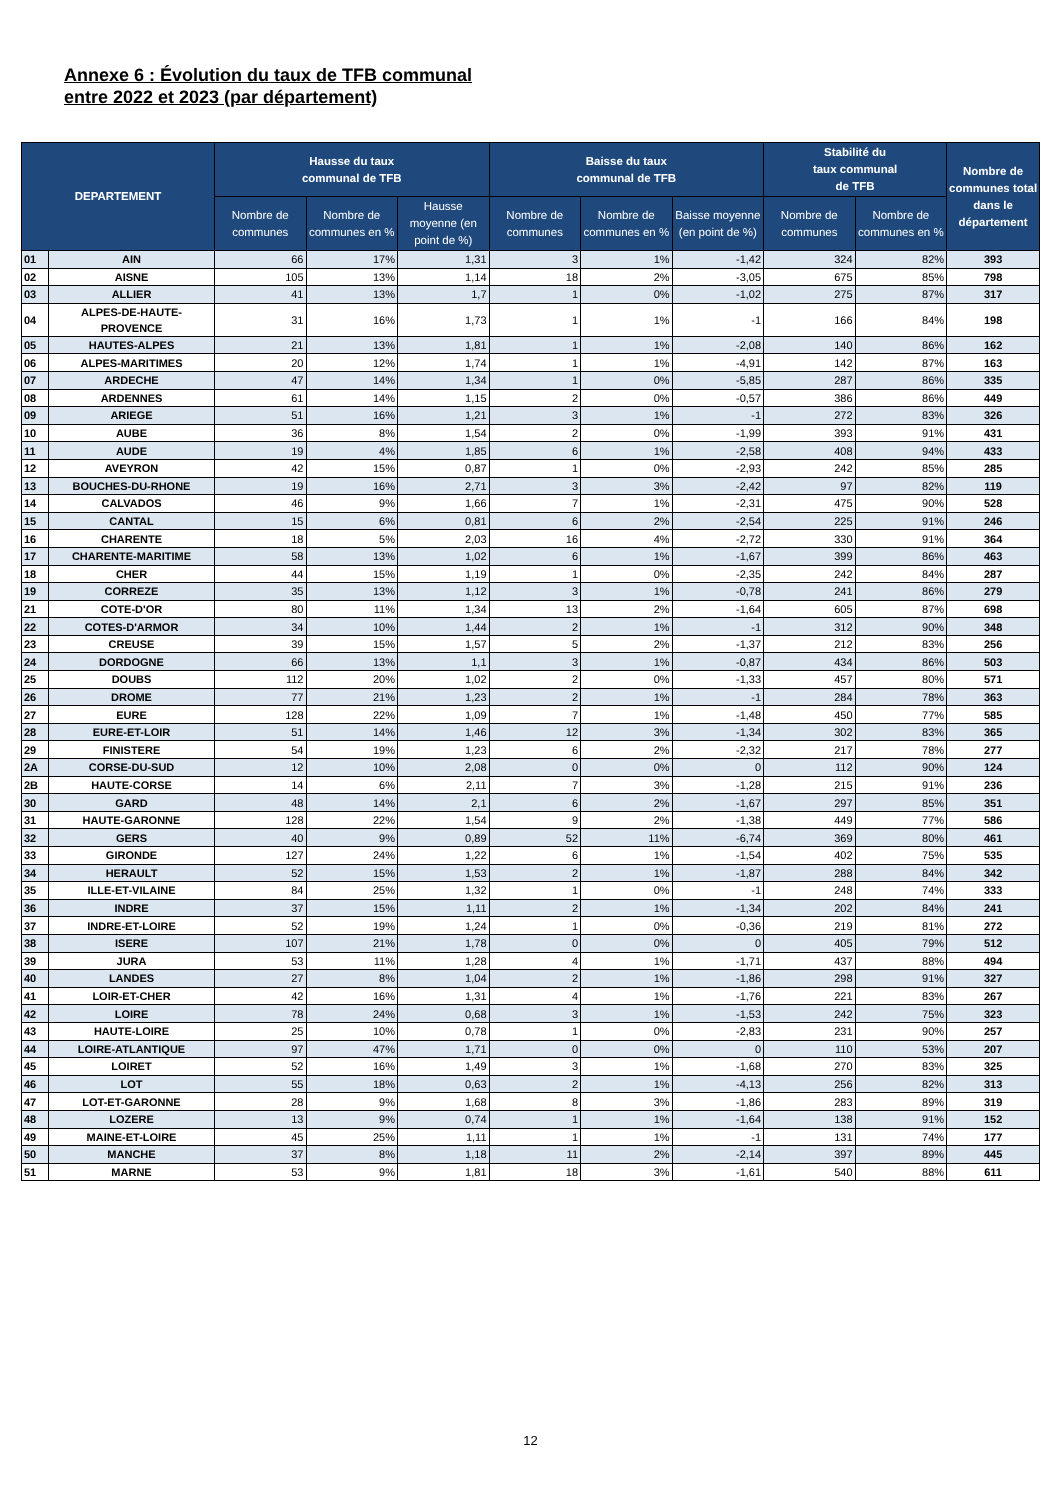Annexe 6 : Évolution du taux de TFB communal
entre 2022 et 2023 (par département)
| DEPARTEMENT | | Hausse du taux communal de TFB | | | Baisse du taux communal de TFB | | | Stabilité du taux communal de TFB | | Nombre de communes total dans le département |
| --- | --- | --- | --- | --- | --- | --- | --- | --- | --- | --- |
| | | Nombre de communes | Nombre de communes en % | Hausse moyenne (en point de %) | Nombre de communes | Nombre de communes en % | Baisse moyenne (en point de %) | Nombre de communes | Nombre de communes en % | |
| 01 | AIN | 66 | 17% | 1,31 | 3 | 1% | -1,42 | 324 | 82% | 393 |
| 02 | AISNE | 105 | 13% | 1,14 | 18 | 2% | -3,05 | 675 | 85% | 798 |
| 03 | ALLIER | 41 | 13% | 1,7 | 1 | 0% | -1,02 | 275 | 87% | 317 |
| 04 | ALPES-DE-HAUTE-PROVENCE | 31 | 16% | 1,73 | 1 | 1% | -1 | 166 | 84% | 198 |
| 05 | HAUTES-ALPES | 21 | 13% | 1,81 | 1 | 1% | -2,08 | 140 | 86% | 162 |
| 06 | ALPES-MARITIMES | 20 | 12% | 1,74 | 1 | 1% | -4,91 | 142 | 87% | 163 |
| 07 | ARDECHE | 47 | 14% | 1,34 | 1 | 0% | -5,85 | 287 | 86% | 335 |
| 08 | ARDENNES | 61 | 14% | 1,15 | 2 | 0% | -0,57 | 386 | 86% | 449 |
| 09 | ARIEGE | 51 | 16% | 1,21 | 3 | 1% | -1 | 272 | 83% | 326 |
| 10 | AUBE | 36 | 8% | 1,54 | 2 | 0% | -1,99 | 393 | 91% | 431 |
| 11 | AUDE | 19 | 4% | 1,85 | 6 | 1% | -2,58 | 408 | 94% | 433 |
| 12 | AVEYRON | 42 | 15% | 0,87 | 1 | 0% | -2,93 | 242 | 85% | 285 |
| 13 | BOUCHES-DU-RHONE | 19 | 16% | 2,71 | 3 | 3% | -2,42 | 97 | 82% | 119 |
| 14 | CALVADOS | 46 | 9% | 1,66 | 7 | 1% | -2,31 | 475 | 90% | 528 |
| 15 | CANTAL | 15 | 6% | 0,81 | 6 | 2% | -2,54 | 225 | 91% | 246 |
| 16 | CHARENTE | 18 | 5% | 2,03 | 16 | 4% | -2,72 | 330 | 91% | 364 |
| 17 | CHARENTE-MARITIME | 58 | 13% | 1,02 | 6 | 1% | -1,67 | 399 | 86% | 463 |
| 18 | CHER | 44 | 15% | 1,19 | 1 | 0% | -2,35 | 242 | 84% | 287 |
| 19 | CORREZE | 35 | 13% | 1,12 | 3 | 1% | -0,78 | 241 | 86% | 279 |
| 21 | COTE-D'OR | 80 | 11% | 1,34 | 13 | 2% | -1,64 | 605 | 87% | 698 |
| 22 | COTES-D'ARMOR | 34 | 10% | 1,44 | 2 | 1% | -1 | 312 | 90% | 348 |
| 23 | CREUSE | 39 | 15% | 1,57 | 5 | 2% | -1,37 | 212 | 83% | 256 |
| 24 | DORDOGNE | 66 | 13% | 1,1 | 3 | 1% | -0,87 | 434 | 86% | 503 |
| 25 | DOUBS | 112 | 20% | 1,02 | 2 | 0% | -1,33 | 457 | 80% | 571 |
| 26 | DROME | 77 | 21% | 1,23 | 2 | 1% | -1 | 284 | 78% | 363 |
| 27 | EURE | 128 | 22% | 1,09 | 7 | 1% | -1,48 | 450 | 77% | 585 |
| 28 | EURE-ET-LOIR | 51 | 14% | 1,46 | 12 | 3% | -1,34 | 302 | 83% | 365 |
| 29 | FINISTERE | 54 | 19% | 1,23 | 6 | 2% | -2,32 | 217 | 78% | 277 |
| 2A | CORSE-DU-SUD | 12 | 10% | 2,08 | 0 | 0% | 0 | 112 | 90% | 124 |
| 2B | HAUTE-CORSE | 14 | 6% | 2,11 | 7 | 3% | -1,28 | 215 | 91% | 236 |
| 30 | GARD | 48 | 14% | 2,1 | 6 | 2% | -1,67 | 297 | 85% | 351 |
| 31 | HAUTE-GARONNE | 128 | 22% | 1,54 | 9 | 2% | -1,38 | 449 | 77% | 586 |
| 32 | GERS | 40 | 9% | 0,89 | 52 | 11% | -6,74 | 369 | 80% | 461 |
| 33 | GIRONDE | 127 | 24% | 1,22 | 6 | 1% | -1,54 | 402 | 75% | 535 |
| 34 | HERAULT | 52 | 15% | 1,53 | 2 | 1% | -1,87 | 288 | 84% | 342 |
| 35 | ILLE-ET-VILAINE | 84 | 25% | 1,32 | 1 | 0% | -1 | 248 | 74% | 333 |
| 36 | INDRE | 37 | 15% | 1,11 | 2 | 1% | -1,34 | 202 | 84% | 241 |
| 37 | INDRE-ET-LOIRE | 52 | 19% | 1,24 | 1 | 0% | -0,36 | 219 | 81% | 272 |
| 38 | ISERE | 107 | 21% | 1,78 | 0 | 0% | 0 | 405 | 79% | 512 |
| 39 | JURA | 53 | 11% | 1,28 | 4 | 1% | -1,71 | 437 | 88% | 494 |
| 40 | LANDES | 27 | 8% | 1,04 | 2 | 1% | -1,86 | 298 | 91% | 327 |
| 41 | LOIR-ET-CHER | 42 | 16% | 1,31 | 4 | 1% | -1,76 | 221 | 83% | 267 |
| 42 | LOIRE | 78 | 24% | 0,68 | 3 | 1% | -1,53 | 242 | 75% | 323 |
| 43 | HAUTE-LOIRE | 25 | 10% | 0,78 | 1 | 0% | -2,83 | 231 | 90% | 257 |
| 44 | LOIRE-ATLANTIQUE | 97 | 47% | 1,71 | 0 | 0% | 0 | 110 | 53% | 207 |
| 45 | LOIRET | 52 | 16% | 1,49 | 3 | 1% | -1,68 | 270 | 83% | 325 |
| 46 | LOT | 55 | 18% | 0,63 | 2 | 1% | -4,13 | 256 | 82% | 313 |
| 47 | LOT-ET-GARONNE | 28 | 9% | 1,68 | 8 | 3% | -1,86 | 283 | 89% | 319 |
| 48 | LOZERE | 13 | 9% | 0,74 | 1 | 1% | -1,64 | 138 | 91% | 152 |
| 49 | MAINE-ET-LOIRE | 45 | 25% | 1,11 | 1 | 1% | -1 | 131 | 74% | 177 |
| 50 | MANCHE | 37 | 8% | 1,18 | 11 | 2% | -2,14 | 397 | 89% | 445 |
| 51 | MARNE | 53 | 9% | 1,81 | 18 | 3% | -1,61 | 540 | 88% | 611 |
12